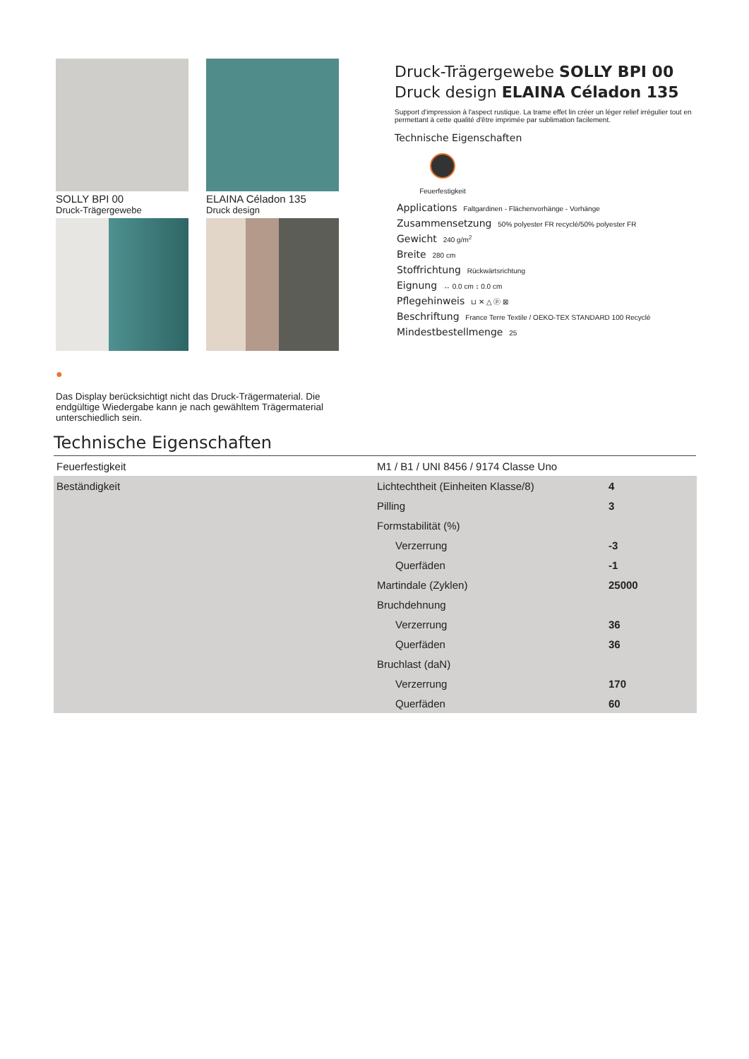SOLLY BPI 00
Druck-Trägergewebe
ELAINA Céladon 135
Druck design
●
Das Display berücksichtigt nicht das Druck-Trägermaterial. Die endgültige Wiedergabe kann je nach gewähltem Trägermaterial unterschiedlich sein.
Druck-Trägergewebe SOLLY BPI 00
Druck design ELAINA Céladon 135
Support d'impression à l'aspect rustique. La trame effet lin créer un léger relief irrégulier tout en permettant à cette qualité d'être imprimée par sublimation facilement.
Technische Eigenschaften
Feuerfestigkeit
Applications Faltgardinen - Flächenvorhänge - Vorhänge
Zusammensetzung 50% polyester FR recyclé/50% polyester FR
Gewicht 240 g/m<sup>2</sup>
Breite 280 cm
Stoffrichtung Rückwärtsrichtung
Eignung ↔ 0.0 cm ↕ 0.0 cm
Pflegehinweis ⊔ ✕ △ ⓟ ⊠
Beschriftung France Terre Textile / OEKO-TEX STANDARD 100 Recyclé
Mindestbestellmenge 25
Technische Eigenschaften
| Feuerfestigkeit | M1 / B1 / UNI 8456 / 9174 Classe Uno | |
| Beständigkeit | Lichtechtheit (Einheiten Klasse/8) | 4 |
| | Pilling | 3 |
| | Formstabilität (%) | |
| | Verzerrung | -3 |
| | Querfäden | -1 |
| | Martindale (Zyklen) | 25000 |
| | Bruchdehnung | |
| | Verzerrung | 36 |
| | Querfäden | 36 |
| | Bruchlast (daN) | |
| | Verzerrung | 170 |
| | Querfäden | 60 |